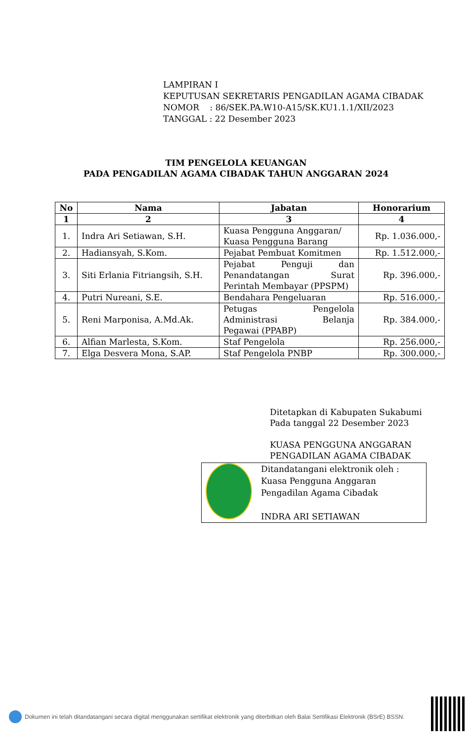LAMPIRAN I
KEPUTUSAN SEKRETARIS PENGADILAN AGAMA CIBADAK
NOMOR : 86/SEK.PA.W10-A15/SK.KU1.1.1/XII/2023
TANGGAL : 22 Desember 2023
TIM PENGELOLA KEUANGAN
PADA PENGADILAN AGAMA CIBADAK TAHUN ANGGARAN 2024
| No | Nama | Jabatan | Honorarium |
| --- | --- | --- | --- |
| 1 | 2 | 3 | 4 |
| 1. | Indra Ari Setiawan, S.H. | Kuasa Pengguna Anggaran/ Kuasa Pengguna Barang | Rp. 1.036.000,- |
| 2. | Hadiansyah, S.Kom. | Pejabat Pembuat Komitmen | Rp. 1.512.000,- |
| 3. | Siti Erlania Fitriangsih, S.H. | Pejabat Penguji dan Penandatangan Surat Perintah Membayar (PPSPM) | Rp. 396.000,- |
| 4. | Putri Nureani, S.E. | Bendahara Pengeluaran | Rp. 516.000,- |
| 5. | Reni Marponisa, A.Md.Ak. | Petugas Pengelola Administrasi Belanja Pegawai (PPABP) | Rp. 384.000,- |
| 6. | Alfian Marlesta, S.Kom. | Staf Pengelola | Rp. 256.000,- |
| 7. | Elga Desvera Mona, S.AP. | Staf Pengelola PNBP | Rp. 300.000,- |
Ditetapkan di Kabupaten Sukabumi
Pada tanggal 22 Desember 2023
KUASA PENGGUNA ANGGARAN
PENGADILAN AGAMA CIBADAK
Ditandatangani elektronik oleh :
Kuasa Pengguna Anggaran
Pengadilan Agama Cibadak
INDRA ARI SETIAWAN
Dokumen ini telah ditandatangani secara digital menggunakan sertifikat elektronik yang diterbitkan oleh Balai Sertifikasi Elektronik (BSrE) BSSN.